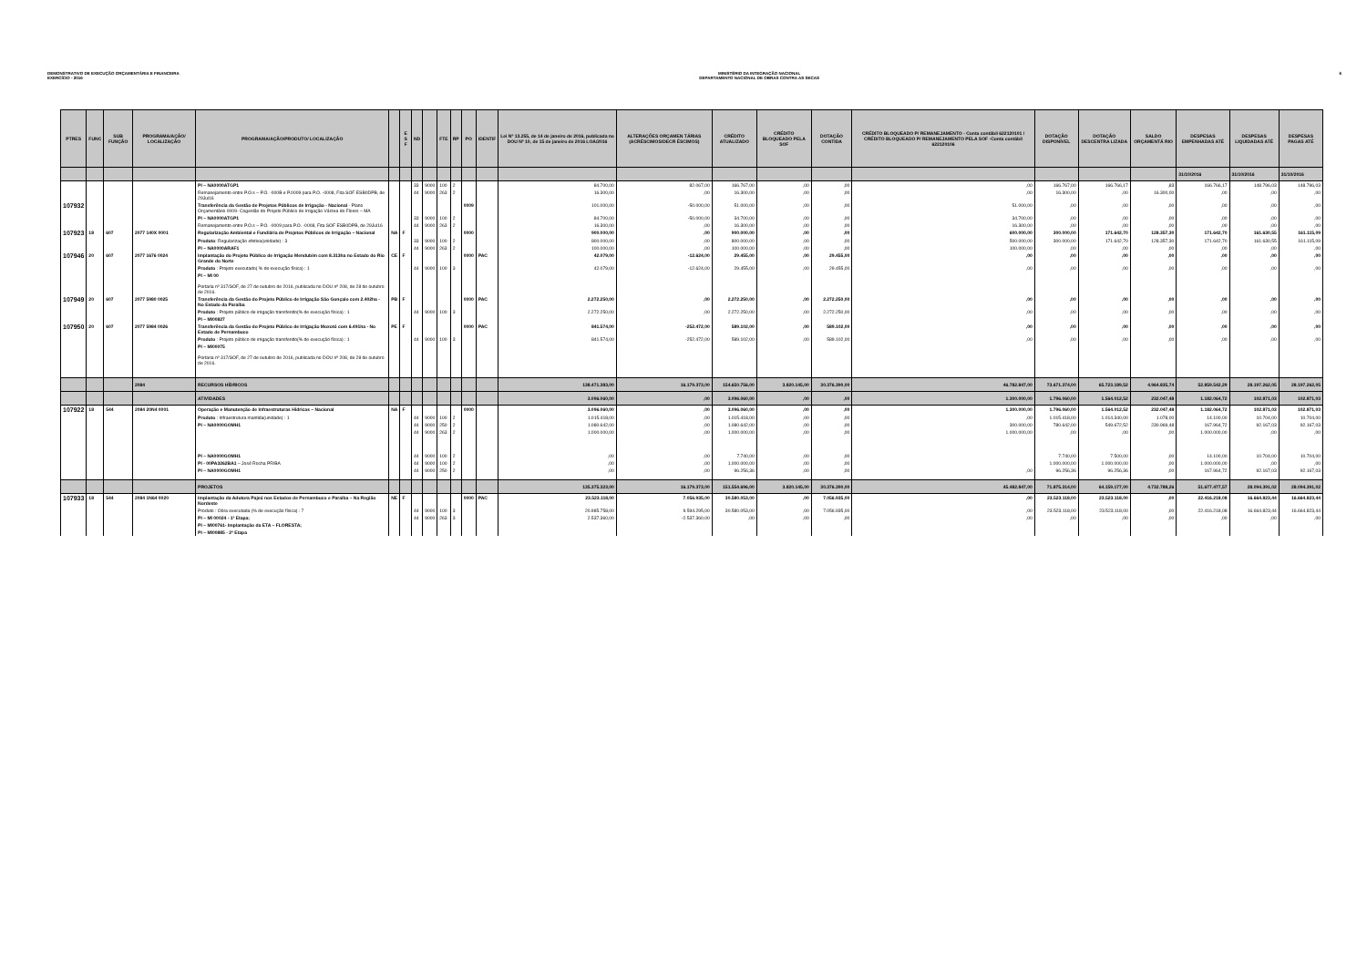DEMONSTRATIVO DE EXECUÇÃO ORÇAMENTÁRIA E FINANCEIRA
EXERCÍCIO - 2016
MINISTÉRIO DA INTEGRAÇÃO NACIONAL
DEPARTAMENTO NACIONAL DE OBRAS CONTRA AS SECAS
6
| PTRES | FUNC | SUB FUNÇÃO | PROGRAMA/AÇÃO/ LOCALIZAÇÃO | PROGRAMA/AÇÃO/PRODUTO/ LOCALIZAÇÃO | | E S F | ND | | FTE | RP | PO | IDENTIF | Lei Nº 13.255, de 14 de janeiro de 2016, publicada no DOU Nº 10, de 15 de janeiro de 2016 LOA/2016 | ALTERAÇÕES ORÇAMEN TÁRIAS (ACRÉSCIMOS/DECR ÉSCIMOS) | CRÉDITO ATUALIZADO | CRÉDITO BLOQUEADO PELA SOF | DOTAÇÃO CONTIDA | CRÉDITO BLOQUEADO P/ REMANEJAMENTO - Conta contábil 622120101 / CRÉDITO BLOQUEADO P/ REMANEJAMENTO PELA SOF -Conta contábil 622120106 | DOTAÇÃO DISPONÍVEL | DOTAÇÃO DESCENTRA LIZADA | SALDO ORÇAMENTÁ RIO | DESPESAS EMPENHADAS ATÉ | DESPESAS LIQUIDADAS ATÉ | DESPESAS PAGAS ATÉ |
| --- | --- | --- | --- | --- | --- | --- | --- | --- | --- | --- | --- | --- | --- | --- | --- | --- | --- | --- | --- | --- | --- | --- | --- | --- |
| | | | | | | | | | | | | | | | | | | | | | | 31/10/2016 | 31/10/2016 | 31/10/2016 |
| | | | | PI – NA0000ATGP1 | | | 33 | 9000 | 100 | 2 | | | 84.700,00 | 82.067,00 | 166.767,00 | ,00 | ,00 | ,00 | 166.767,00 | 166.766,17 | ,83 | 166.766,17 | 148.796,03 | 148.796,03 |
| | | | | Remanejamento entre P.O.s – P.O. -000B e P.0009 para P.O. -0008, Fita SOF ESB0DPB, de 29Jul16 | | | 44 | 9000 | 263 | 2 | | | 16.300,00 | ,00 | 16.300,00 | ,00 | ,00 | ,00 | 16.300,00 | ,00 | 16.300,00 | ,00 | ,00 | ,00 |
| 107932 | | | | Transferência da Gestão de Projetos Públicos de Irrigação - Nacional - Plano Orçamentário 0009- Cogestão do Projeto Público de Irrigação Várzea do Flores – MA | | | | | | | 0009 | | 101.000,00 | -50.000,00 | 51.000,00 | ,00 | ,00 | 51.000,00 | ,00 | ,00 | ,00 | ,00 | ,00 | ,00 |
| | | | | PI – NA0000ATGP1 | | | 33 | 9000 | 100 | 2 | | | 84.700,00 | -50.000,00 | 34.700,00 | ,00 | ,00 | 34.700,00 | ,00 | ,00 | ,00 | ,00 | ,00 | ,00 |
| | | | | Remanejamento entre P.O.s – P.O. -0009 para P.O. -0008, Fita SOF ESB0DPB, de 29Jul16 | | | 44 | 9000 | 263 | 2 | | | 16.300,00 | ,00 | 16.300,00 | ,00 | ,00 | 16.300,00 | ,00 | ,00 | ,00 | ,00 | ,00 | ,00 |
| 107923 | 18 | 607 | 2077 140X 0001 | Regularização Ambiental e Fundiária de Projetos Públicos de Irrigação – Nacional | NA | F | | | | | 0000 | | 900.000,00 | ,00 | 900.000,00 | ,00 | ,00 | 600.000,00 | 300.000,00 | 171.642,70 | 128.357,30 | 171.642,70 | 161.630,55 | 161.115,09 |
| | | | | Produto : Regularização efetiva(unidade) : 3 | | | 33 | 9000 | 100 | 2 | | | 800.000,00 | ,00 | 800.000,00 | ,00 | ,00 | 500.000,00 | 300.000,00 | 171.642,70 | 128.357,30 | 171.642,70 | 161.630,55 | 161.115,09 |
| | | | | PI – NA0000ARAF1 | | | 44 | 9000 | 263 | 2 | | | 100.000,00 | ,00 | 100.000,00 | ,00 | ,00 | 100.000,00 | ,00 | ,00 | ,00 | ,00 | ,00 | ,00 |
| 107946 | 20 | 607 | 2077 1676 0024 | Implantação do Projeto Público de Irrigação Mendubim com 8.313ha no Estado do Rio Grande do Norte | CE | F | | | | | 0000 | PAC | 42.079,00 | -12.624,00 | 29.455,00 | ,00 | 29.455,00 | ,00 | ,00 | ,00 | ,00 | ,00 | ,00 | ,00 |
| | | | | Produto : Projeto executado( % de execução física) : 1 | | | 44 | 9000 | 100 | 3 | | | 42.079,00 | -12.624,00 | 29.455,00 | ,00 | 29.455,00 | ,00 | ,00 | ,00 | ,00 | ,00 | ,00 | ,00 |
| | | | | PI – MI 00 Portaria nº 317/SOF, de 27 de outubro de 2016, publicada no DOU nº 208, de 28 de outubro de 2016. | | | | | | | | | | | | | | | | | | | | |
| 107949 | 20 | 607 | 2077 5980 0025 | Transferência da Gestão do Projeto Público de Irrigação São Gonçalo com 2.402ha - No Estado da Paraíba | PB | F | | | | | 0000 | PAC | 2.272.250,00 | ,00 | 2.272.250,00 | ,00 | 2.272.250,00 | ,00 | ,00 | ,00 | ,00 | ,00 | ,00 | ,00 |
| | | | | Produto : Projeto público de irrigação transferido(% de execução física) : 1 | | | 44 | 9000 | 100 | 3 | | | 2.272.250,00 | ,00 | 2.272.250,00 | ,00 | 2.272.250,00 | ,00 | ,00 | ,00 | ,00 | ,00 | ,00 | ,00 |
| | | | | PI – MI00827 | | | | | | | | | | | | | | | | | | | | |
| 107950 | 20 | 607 | 2077 5984 0026 | Transferência da Gestão do Projeto Público de Irrigação Moxotó com 6.491ha - No Estado de Pernambuco | PE | F | | | | | 0000 | PAC | 841.574,00 | -252.472,00 | 589.102,00 | ,00 | 589.102,00 | ,00 | ,00 | ,00 | ,00 | ,00 | ,00 | ,00 |
| | | | | Produto : Projeto público de irrigação transferido(% de execução física) : 1 | | | 44 | 9000 | 100 | 3 | | | 841.574,00 | -252.472,00 | 589.102,00 | ,00 | 589.102,00 | ,00 | ,00 | ,00 | ,00 | ,00 | ,00 | ,00 |
| | | | | PI – MI00075 Portaria nº 317/SOF, de 27 de outubro de 2016, publicada no DOU nº 208, de 28 de outubro de 2016. | | | | | | | | | | | | | | | | | | | | |
| | | | 2084 | RECURSOS HÍDRICOS | | | | | | | | | 138.471.383,00 | 16.179.373,00 | 154.650.756,00 | 3.820.145,00 | 30.376.390,00 | 46.782.847,00 | 73.671.374,00 | 65.723.189,52 | 4.964.835,74 | 52.859.542,29 | 28.197.262,05 | 28.197.262,05 |
| | | | | ATIVIDADES | | | | | | | | | 3.096.060,00 | ,00 | 3.096.060,00 | ,00 | ,00 | 1.300.000,00 | 1.796.060,00 | 1.564.012,52 | 232.047,48 | 1.182.064,72 | 102.871,03 | 102.871,03 |
| 107922 | 18 | 544 | 2084 20N4 0001 | Operação e Manutenção de Infraestruturas Hídricas – Nacional | NA | F | | | | | 0000 | | 3.096.060,00 | ,00 | 3.096.060,00 | ,00 | ,00 | 1.300.000,00 | 1.796.060,00 | 1.564.012,52 | 232.047,48 | 1.182.064,72 | 102.871,03 | 102.871,03 |
| | | | | Produto : Infraestrutura mantida(unidade) : 1 | | | 44 | 9000 | 100 | 2 | | | 1.015.418,00 | ,00 | 1.015.418,00 | ,00 | ,00 | ,00 | 1.015.418,00 | 1.014.340,00 | 1.078,00 | 14.100,00 | 10.704,00 | 10.704,00 |
| | | | | PI – NA0000GOMH1 | | | 44 | 9000 | 250 | 2 | | | 1.080.642,00 | ,00 | 1.080.642,00 | ,00 | ,00 | 300.000,00 | 780.642,00 | 549.672,52 | 230.969,48 | 167.964,72 | 92.167,03 | 92.167,03 |
| | | | | | | | 44 | 9000 | 263 | 2 | | | 1.000.000,00 | ,00 | 1.000.000,00 | ,00 | ,00 | 1.000.000,00 | ,00 | ,00 | ,00 | 1.000.000,00 | ,00 | ,00 |
| | | | | PI – NA0000GOMH1 | | | 44 | 9000 | 100 | 2 | | | ,00 | ,00 | 7.740,00 | ,00 | ,00 | | 7.740,00 | 7.500,00 | ,00 | 14.100,00 | 10.704,00 | 10.704,00 |
| | | | | PI - 00PA3262BA1 – José Rocha PR/BA | | | 44 | 9000 | 100 | 2 | | | ,00 | ,00 | 1.000.000,00 | ,00 | ,00 | | 1.000.000,00 | 1.000.000,00 | ,00 | 1.000.000,00 | ,00 | ,00 |
| | | | | PI – NA0000GOMH1 | | | 44 | 9000 | 250 | 2 | | | ,00 | ,00 | 96.256,36 | ,00 | ,00 | ,00 | 96.256,36 | 96.256,36 | ,00 | 167.964,72 | 92.167,03 | 92.167,03 |
| | | | | PROJETOS | | | | | | | | | 135.375.323,00 | 16.179.373,00 | 151.554.696,00 | 3.820.145,00 | 30.376.390,00 | 45.482.847,00 | 71.875.314,00 | 64.159.177,00 | 4.732.788,26 | 51.677.477,57 | 28.094.391,02 | 28.094.391,02 |
| 107933 | 18 | 544 | 2084 1N64 0020 | Implantação da Adutora Pajeú nos Estados de Pernambuco e Paraíba – Na Região Nordeste | NE | F | | | | | 0000 | PAC | 23.523.118,00 | 7.056.935,00 | 30.580.053,00 | ,00 | 7.056.935,00 | ,00 | 23.523.118,00 | 23.523.118,00 | ,00 | 22.416.218,08 | 16.664.823,44 | 16.664.823,44 |
| | | | | Produto : Obra executada (% de execução física) : 7 | | | 44 | 9000 | 100 | 3 | | | 20.985.758,00 | 9.594.295,00 | 30.580.053,00 | ,00 | 7.056.935,00 | ,00 | 23.523.118,00 | 23.523.118,00 | ,00 | 22.416.218,08 | 16.664.823,44 | 16.664.823,44 |
| | | | | PI – MI 00024 - 1ª Etapa; | | | 44 | 9000 | 263 | 3 | | | 2.537.360,00 | -2.537.360,00 | ,00 | ,00 | ,00 | ,00 | ,00 | ,00 | ,00 | ,00 | ,00 | ,00 |
| | | | | PI – MI00761- Implantação da ETA – FLORESTA; | | | | | | | | | | | | | | | | | | | | |
| | | | | PI – MI00885 - 2ª Etapa | | | | | | | | | | | | | | | | | | | | |